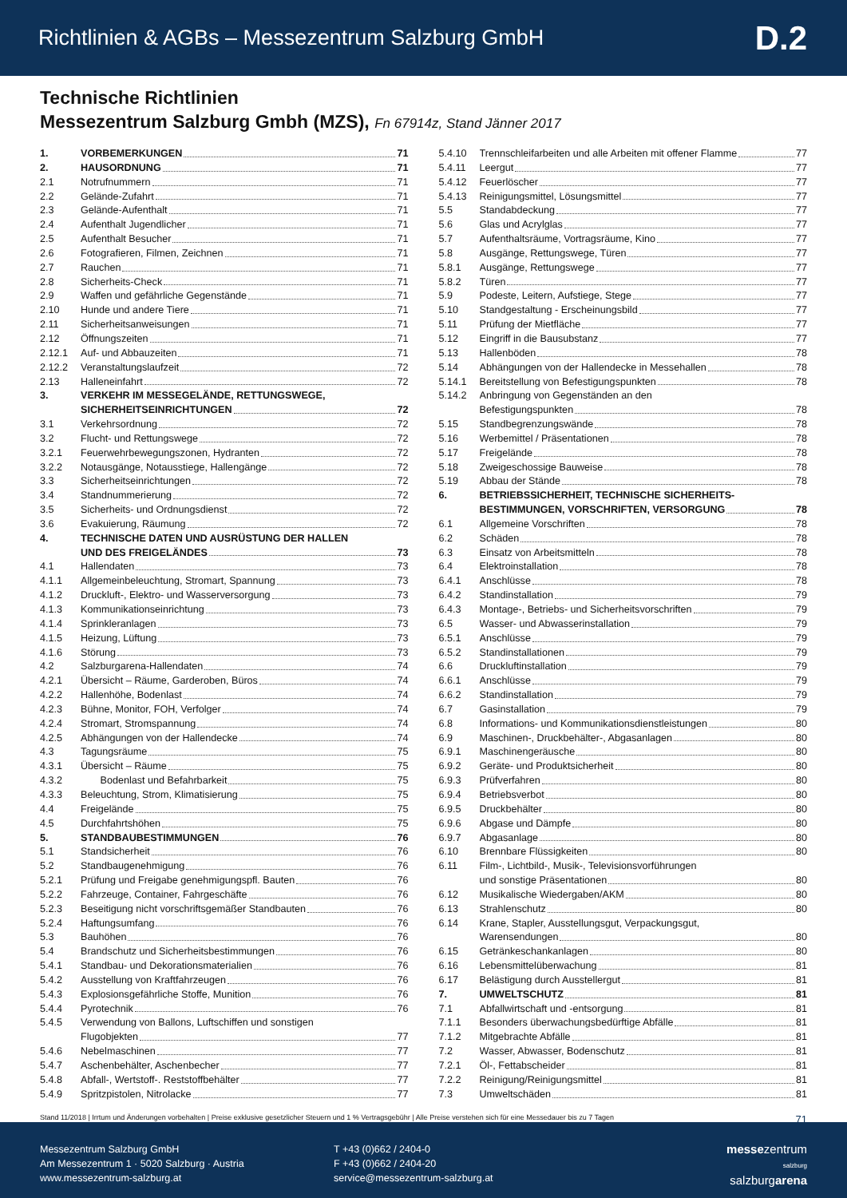Richtlinien & AGBs – Messezentrum Salzburg GmbH D.2
Technische Richtlinien
Messezentrum Salzburg Gmbh (MZS), Fn 67914z, Stand Jänner 2017
1. VORBEMERKUNGEN 71
2. HAUSORDNUNG 71
2.1 Notrufnummern 71
2.2 Gelände-Zufahrt 71
2.3 Gelände-Aufenthalt 71
2.4 Aufenthalt Jugendlicher 71
2.5 Aufenthalt Besucher 71
2.6 Fotografieren, Filmen, Zeichnen 71
2.7 Rauchen 71
2.8 Sicherheits-Check 71
2.9 Waffen und gefährliche Gegenstände 71
2.10 Hunde und andere Tiere 71
2.11 Sicherheitsanweisungen 71
2.12 Öffnungszeiten 71
2.12.1 Auf- und Abbauzeiten 71
2.12.2 Veranstaltungslaufzeit 72
2.13 Halleneinfahrt 72
3. VERKEHR IM MESSEGELÄNDE, RETTUNGSWEGE,
SICHERHEITSEINRICHTUNGEN 72
3.1 Verkehrsordnung 72
3.2 Flucht- und Rettungswege 72
3.2.1 Feuerwehrbewegungszonen, Hydranten 72
3.2.2 Notausgänge, Notausstiege, Hallengänge 72
3.3 Sicherheitseinrichtungen 72
3.4 Standnummerierung 72
3.5 Sicherheits- und Ordnungsdienst 72
3.6 Evakuierung, Räumung 72
4. TECHNISCHE DATEN UND AUSRÜSTUNG DER HALLEN
UND DES FREIGELÄNDES 73
4.1 Hallendaten 73
4.1.1 Allgemeinbeleuchtung, Stromart, Spannung 73
4.1.2 Druckluft-, Elektro- und Wasserversorgung 73
4.1.3 Kommunikationseinrichtung 73
4.1.4 Sprinkleranlagen 73
4.1.5 Heizung, Lüftung 73
4.1.6 Störung 73
4.2 Salzburgarena-Hallendaten 74
4.2.1 Übersicht – Räume, Garderoben, Büros 74
4.2.2 Hallenhöhe, Bodenlast 74
4.2.3 Bühne, Monitor, FOH, Verfolger 74
4.2.4 Stromart, Stromspannung 74
4.2.5 Abhängungen von der Hallendecke 74
4.3 Tagungsräume 75
4.3.1 Übersicht – Räume 75
4.3.2 Bodenlast und Befahrbarkeit 75
4.3.3 Beleuchtung, Strom, Klimatisierung 75
4.4 Freigelände 75
4.5 Durchfahrtshöhen 75
5. STANDBAUBESTIMMUNGEN 76
5.1 Standsicherheit 76
5.2 Standbaugenehmigung 76
5.2.1 Prüfung und Freigabe genehmigungspfl. Bauten 76
5.2.2 Fahrzeuge, Container, Fahrgeschäfte 76
5.2.3 Beseitigung nicht vorschriftsgemäßer Standbauten 76
5.2.4 Haftungsumfang 76
5.3 Bauhöhen 76
5.4 Brandschutz und Sicherheitsbestimmungen 76
5.4.1 Standbau- und Dekorationsmaterialien 76
5.4.2 Ausstellung von Kraftfahrzeugen 76
5.4.3 Explosionsgefährliche Stoffe, Munition 76
5.4.4 Pyrotechnik 76
5.4.5 Verwendung von Ballons, Luftschiffen und sonstigen
Flugobjekten 77
5.4.6 Nebelmaschinen 77
5.4.7 Aschenbehälter, Aschenbecher 77
5.4.8 Abfall-, Wertstoff-. Reststoffbehälter 77
5.4.9 Spritzpistolen, Nitrolacke 77
5.4.10 Trennschleifarbeiten und alle Arbeiten mit offener Flamme 77
5.4.11 Leergut 77
5.4.12 Feuerlöscher 77
5.4.13 Reinigungsmittel, Lösungsmittel 77
5.5 Standabdeckung 77
5.6 Glas und Acrylglas 77
5.7 Aufenthaltsräume, Vortragsräume, Kino 77
5.8 Ausgänge, Rettungswege, Türen 77
5.8.1 Ausgänge, Rettungswege 77
5.8.2 Türen 77
5.9 Podeste, Leitern, Aufstiege, Stege 77
5.10 Standgestaltung - Erscheinungsbild 77
5.11 Prüfung der Mietfläche 77
5.12 Eingriff in die Bausubstanz 77
5.13 Hallenböden 78
5.14 Abhängungen von der Hallendecke in Messehallen 78
5.14.1 Bereitstellung von Befestigungspunkten 78
5.14.2 Anbringung von Gegenständen an den
Befestigungspunkten 78
5.15 Standbegrenzungswände 78
5.16 Werbemittel / Präsentationen 78
5.17 Freigelände 78
5.18 Zweigeschossige Bauweise 78
5.19 Abbau der Stände 78
6. BETRIEBSSICHERHEIT, TECHNISCHE SICHERHEITS-
BESTIMMUNGEN, VORSCHRIFTEN, VERSORGUNG 78
6.1 Allgemeine Vorschriften 78
6.2 Schäden 78
6.3 Einsatz von Arbeitsmitteln 78
6.4 Elektroinstallation 78
6.4.1 Anschlüsse 78
6.4.2 Standinstallation 79
6.4.3 Montage-, Betriebs- und Sicherheitsvorschriften 79
6.5 Wasser- und Abwasserinstallation 79
6.5.1 Anschlüsse 79
6.5.2 Standinstallationen 79
6.6 Druckluftinstallation 79
6.6.1 Anschlüsse 79
6.6.2 Standinstallation 79
6.7 Gasinstallation 79
6.8 Informations- und Kommunikationsdienstleistungen 80
6.9 Maschinen-, Druckbehälter-, Abgasanlagen 80
6.9.1 Maschinengeräusche 80
6.9.2 Geräte- und Produktsicherheit 80
6.9.3 Prüfverfahren 80
6.9.4 Betriebsverbot 80
6.9.5 Druckbehälter 80
6.9.6 Abgase und Dämpfe 80
6.9.7 Abgasanlage 80
6.10 Brennbare Flüssigkeiten 80
6.11 Film-, Lichtbild-, Musik-, Televisionsvorführungen
und sonstige Präsentationen 80
6.12 Musikalische Wiedergaben/AKM 80
6.13 Strahlenschutz 80
6.14 Krane, Stapler, Ausstellungsgut, Verpackungsgut,
Warensendungen 80
6.15 Getränkeschankanlagen 80
6.16 Lebensmittelüberwachung 81
6.17 Belästigung durch Ausstellergut 81
7. UMWELTSCHUTZ 81
7.1 Abfallwirtschaft und -entsorgung 81
7.1.1 Besonders überwachungsbedürftige Abfälle 81
7.1.2 Mitgebrachte Abfälle 81
7.2 Wasser, Abwasser, Bodenschutz 81
7.2.1 Öl-, Fettabscheider 81
7.2.2 Reinigung/Reinigungsmittel 81
7.3 Umweltschäden 81
Stand 11/2018 | Irrtum und Änderungen vorbehalten | Preise exklusive gesetzlicher Steuern und 1 % Vertragsgebühr | Alle Preise verstehen sich für eine Messedauer bis zu 7 Tagen 71
Messezentrum Salzburg GmbH
Am Messezentrum 1 · 5020 Salzburg · Austria
www.messezentrum-salzburg.at
T +43 (0)662 / 2404-0
F +43 (0)662 / 2404-20
service@messezentrum-salzburg.at
messezentrum
salzburg
salzburgarena